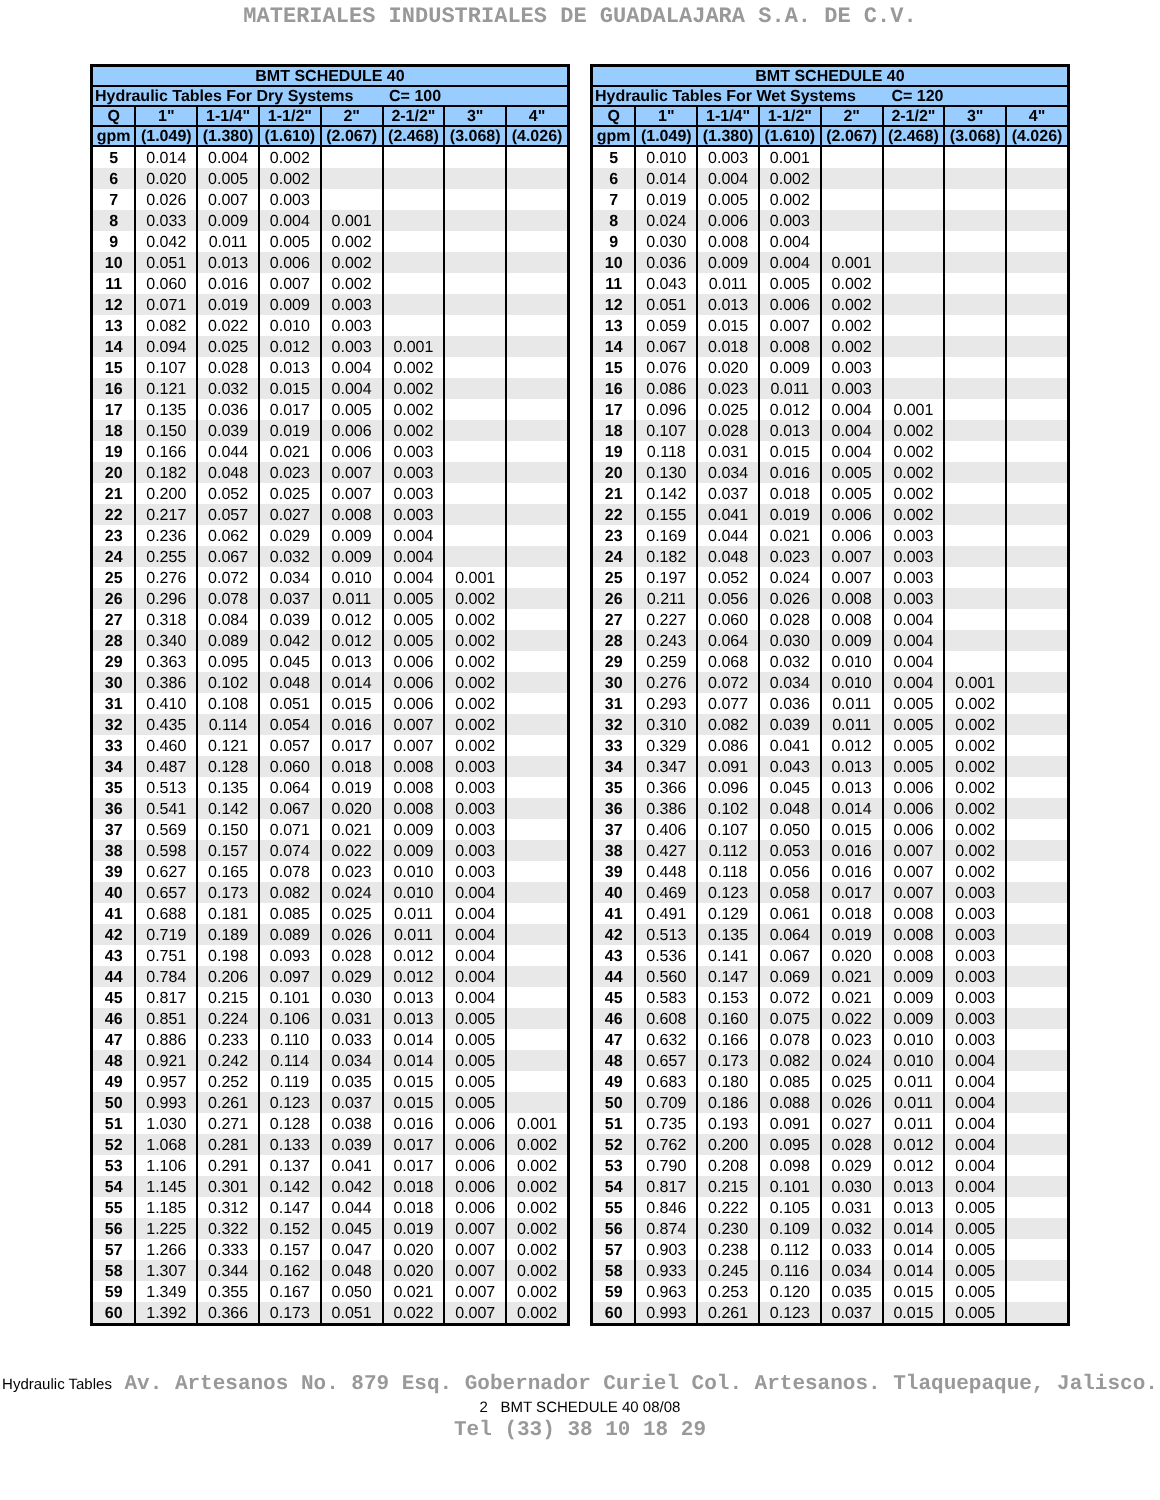MATERIALES INDUSTRIALES DE GUADALAJARA S.A. DE C.V.
| BMT SCHEDULE 40 | | | | | | | |
| --- | --- | --- | --- | --- | --- | --- | --- |
| Hydraulic Tables For Dry Systems C= 100 | | | | | | | |
| Q | 1" | 1-1/4" | 1-1/2" | 2" | 2-1/2" | 3" | 4" |
| gpm | (1.049) | (1.380) | (1.610) | (2.067) | (2.468) | (3.068) | (4.026) |
| 5 | 0.014 | 0.004 | 0.002 | | | | |
| 6 | 0.020 | 0.005 | 0.002 | | | | |
| 7 | 0.026 | 0.007 | 0.003 | | | | |
| 8 | 0.033 | 0.009 | 0.004 | 0.001 | | | |
| 9 | 0.042 | 0.011 | 0.005 | 0.002 | | | |
| 10 | 0.051 | 0.013 | 0.006 | 0.002 | | | |
| 11 | 0.060 | 0.016 | 0.007 | 0.002 | | | |
| 12 | 0.071 | 0.019 | 0.009 | 0.003 | | | |
| 13 | 0.082 | 0.022 | 0.010 | 0.003 | | | |
| 14 | 0.094 | 0.025 | 0.012 | 0.003 | 0.001 | | |
| 15 | 0.107 | 0.028 | 0.013 | 0.004 | 0.002 | | |
| 16 | 0.121 | 0.032 | 0.015 | 0.004 | 0.002 | | |
| 17 | 0.135 | 0.036 | 0.017 | 0.005 | 0.002 | | |
| 18 | 0.150 | 0.039 | 0.019 | 0.006 | 0.002 | | |
| 19 | 0.166 | 0.044 | 0.021 | 0.006 | 0.003 | | |
| 20 | 0.182 | 0.048 | 0.023 | 0.007 | 0.003 | | |
| 21 | 0.200 | 0.052 | 0.025 | 0.007 | 0.003 | | |
| 22 | 0.217 | 0.057 | 0.027 | 0.008 | 0.003 | | |
| 23 | 0.236 | 0.062 | 0.029 | 0.009 | 0.004 | | |
| 24 | 0.255 | 0.067 | 0.032 | 0.009 | 0.004 | | |
| 25 | 0.276 | 0.072 | 0.034 | 0.010 | 0.004 | 0.001 | |
| 26 | 0.296 | 0.078 | 0.037 | 0.011 | 0.005 | 0.002 | |
| 27 | 0.318 | 0.084 | 0.039 | 0.012 | 0.005 | 0.002 | |
| 28 | 0.340 | 0.089 | 0.042 | 0.012 | 0.005 | 0.002 | |
| 29 | 0.363 | 0.095 | 0.045 | 0.013 | 0.006 | 0.002 | |
| 30 | 0.386 | 0.102 | 0.048 | 0.014 | 0.006 | 0.002 | |
| 31 | 0.410 | 0.108 | 0.051 | 0.015 | 0.006 | 0.002 | |
| 32 | 0.435 | 0.114 | 0.054 | 0.016 | 0.007 | 0.002 | |
| 33 | 0.460 | 0.121 | 0.057 | 0.017 | 0.007 | 0.002 | |
| 34 | 0.487 | 0.128 | 0.060 | 0.018 | 0.008 | 0.003 | |
| 35 | 0.513 | 0.135 | 0.064 | 0.019 | 0.008 | 0.003 | |
| 36 | 0.541 | 0.142 | 0.067 | 0.020 | 0.008 | 0.003 | |
| 37 | 0.569 | 0.150 | 0.071 | 0.021 | 0.009 | 0.003 | |
| 38 | 0.598 | 0.157 | 0.074 | 0.022 | 0.009 | 0.003 | |
| 39 | 0.627 | 0.165 | 0.078 | 0.023 | 0.010 | 0.003 | |
| 40 | 0.657 | 0.173 | 0.082 | 0.024 | 0.010 | 0.004 | |
| 41 | 0.688 | 0.181 | 0.085 | 0.025 | 0.011 | 0.004 | |
| 42 | 0.719 | 0.189 | 0.089 | 0.026 | 0.011 | 0.004 | |
| 43 | 0.751 | 0.198 | 0.093 | 0.028 | 0.012 | 0.004 | |
| 44 | 0.784 | 0.206 | 0.097 | 0.029 | 0.012 | 0.004 | |
| 45 | 0.817 | 0.215 | 0.101 | 0.030 | 0.013 | 0.004 | |
| 46 | 0.851 | 0.224 | 0.106 | 0.031 | 0.013 | 0.005 | |
| 47 | 0.886 | 0.233 | 0.110 | 0.033 | 0.014 | 0.005 | |
| 48 | 0.921 | 0.242 | 0.114 | 0.034 | 0.014 | 0.005 | |
| 49 | 0.957 | 0.252 | 0.119 | 0.035 | 0.015 | 0.005 | |
| 50 | 0.993 | 0.261 | 0.123 | 0.037 | 0.015 | 0.005 | |
| 51 | 1.030 | 0.271 | 0.128 | 0.038 | 0.016 | 0.006 | 0.001 |
| 52 | 1.068 | 0.281 | 0.133 | 0.039 | 0.017 | 0.006 | 0.002 |
| 53 | 1.106 | 0.291 | 0.137 | 0.041 | 0.017 | 0.006 | 0.002 |
| 54 | 1.145 | 0.301 | 0.142 | 0.042 | 0.018 | 0.006 | 0.002 |
| 55 | 1.185 | 0.312 | 0.147 | 0.044 | 0.018 | 0.006 | 0.002 |
| 56 | 1.225 | 0.322 | 0.152 | 0.045 | 0.019 | 0.007 | 0.002 |
| 57 | 1.266 | 0.333 | 0.157 | 0.047 | 0.020 | 0.007 | 0.002 |
| 58 | 1.307 | 0.344 | 0.162 | 0.048 | 0.020 | 0.007 | 0.002 |
| 59 | 1.349 | 0.355 | 0.167 | 0.050 | 0.021 | 0.007 | 0.002 |
| 60 | 1.392 | 0.366 | 0.173 | 0.051 | 0.022 | 0.007 | 0.002 |
| BMT SCHEDULE 40 | | | | | | | |
| --- | --- | --- | --- | --- | --- | --- | --- |
| Hydraulic Tables For Wet Systems C= 120 | | | | | | | |
| Q | 1" | 1-1/4" | 1-1/2" | 2" | 2-1/2" | 3" | 4" |
| gpm | (1.049) | (1.380) | (1.610) | (2.067) | (2.468) | (3.068) | (4.026) |
| 5 | 0.010 | 0.003 | 0.001 | | | | |
| 6 | 0.014 | 0.004 | 0.002 | | | | |
| 7 | 0.019 | 0.005 | 0.002 | | | | |
| 8 | 0.024 | 0.006 | 0.003 | | | | |
| 9 | 0.030 | 0.008 | 0.004 | | | | |
| 10 | 0.036 | 0.009 | 0.004 | 0.001 | | | |
| 11 | 0.043 | 0.011 | 0.005 | 0.002 | | | |
| 12 | 0.051 | 0.013 | 0.006 | 0.002 | | | |
| 13 | 0.059 | 0.015 | 0.007 | 0.002 | | | |
| 14 | 0.067 | 0.018 | 0.008 | 0.002 | | | |
| 15 | 0.076 | 0.020 | 0.009 | 0.003 | | | |
| 16 | 0.086 | 0.023 | 0.011 | 0.003 | | | |
| 17 | 0.096 | 0.025 | 0.012 | 0.004 | 0.001 | | |
| 18 | 0.107 | 0.028 | 0.013 | 0.004 | 0.002 | | |
| 19 | 0.118 | 0.031 | 0.015 | 0.004 | 0.002 | | |
| 20 | 0.130 | 0.034 | 0.016 | 0.005 | 0.002 | | |
| 21 | 0.142 | 0.037 | 0.018 | 0.005 | 0.002 | | |
| 22 | 0.155 | 0.041 | 0.019 | 0.006 | 0.002 | | |
| 23 | 0.169 | 0.044 | 0.021 | 0.006 | 0.003 | | |
| 24 | 0.182 | 0.048 | 0.023 | 0.007 | 0.003 | | |
| 25 | 0.197 | 0.052 | 0.024 | 0.007 | 0.003 | | |
| 26 | 0.211 | 0.056 | 0.026 | 0.008 | 0.003 | | |
| 27 | 0.227 | 0.060 | 0.028 | 0.008 | 0.004 | | |
| 28 | 0.243 | 0.064 | 0.030 | 0.009 | 0.004 | | |
| 29 | 0.259 | 0.068 | 0.032 | 0.010 | 0.004 | | |
| 30 | 0.276 | 0.072 | 0.034 | 0.010 | 0.004 | 0.001 | |
| 31 | 0.293 | 0.077 | 0.036 | 0.011 | 0.005 | 0.002 | |
| 32 | 0.310 | 0.082 | 0.039 | 0.011 | 0.005 | 0.002 | |
| 33 | 0.329 | 0.086 | 0.041 | 0.012 | 0.005 | 0.002 | |
| 34 | 0.347 | 0.091 | 0.043 | 0.013 | 0.005 | 0.002 | |
| 35 | 0.366 | 0.096 | 0.045 | 0.013 | 0.006 | 0.002 | |
| 36 | 0.386 | 0.102 | 0.048 | 0.014 | 0.006 | 0.002 | |
| 37 | 0.406 | 0.107 | 0.050 | 0.015 | 0.006 | 0.002 | |
| 38 | 0.427 | 0.112 | 0.053 | 0.016 | 0.007 | 0.002 | |
| 39 | 0.448 | 0.118 | 0.056 | 0.016 | 0.007 | 0.002 | |
| 40 | 0.469 | 0.123 | 0.058 | 0.017 | 0.007 | 0.003 | |
| 41 | 0.491 | 0.129 | 0.061 | 0.018 | 0.008 | 0.003 | |
| 42 | 0.513 | 0.135 | 0.064 | 0.019 | 0.008 | 0.003 | |
| 43 | 0.536 | 0.141 | 0.067 | 0.020 | 0.008 | 0.003 | |
| 44 | 0.560 | 0.147 | 0.069 | 0.021 | 0.009 | 0.003 | |
| 45 | 0.583 | 0.153 | 0.072 | 0.021 | 0.009 | 0.003 | |
| 46 | 0.608 | 0.160 | 0.075 | 0.022 | 0.009 | 0.003 | |
| 47 | 0.632 | 0.166 | 0.078 | 0.023 | 0.010 | 0.003 | |
| 48 | 0.657 | 0.173 | 0.082 | 0.024 | 0.010 | 0.004 | |
| 49 | 0.683 | 0.180 | 0.085 | 0.025 | 0.011 | 0.004 | |
| 50 | 0.709 | 0.186 | 0.088 | 0.026 | 0.011 | 0.004 | |
| 51 | 0.735 | 0.193 | 0.091 | 0.027 | 0.011 | 0.004 | |
| 52 | 0.762 | 0.200 | 0.095 | 0.028 | 0.012 | 0.004 | |
| 53 | 0.790 | 0.208 | 0.098 | 0.029 | 0.012 | 0.004 | |
| 54 | 0.817 | 0.215 | 0.101 | 0.030 | 0.013 | 0.004 | |
| 55 | 0.846 | 0.222 | 0.105 | 0.031 | 0.013 | 0.005 | |
| 56 | 0.874 | 0.230 | 0.109 | 0.032 | 0.014 | 0.005 | |
| 57 | 0.903 | 0.238 | 0.112 | 0.033 | 0.014 | 0.005 | |
| 58 | 0.933 | 0.245 | 0.116 | 0.034 | 0.014 | 0.005 | |
| 59 | 0.963 | 0.253 | 0.120 | 0.035 | 0.015 | 0.005 | |
| 60 | 0.993 | 0.261 | 0.123 | 0.037 | 0.015 | 0.005 | |
Hydraulic Tables Av. Artesanos No. 879 Esq. Gobernador Curiel Col. Artesanos. Tlaquepaque, Jalisco. 2 BMT SCHEDULE 40 08/08
Tel (33) 38 10 18 29